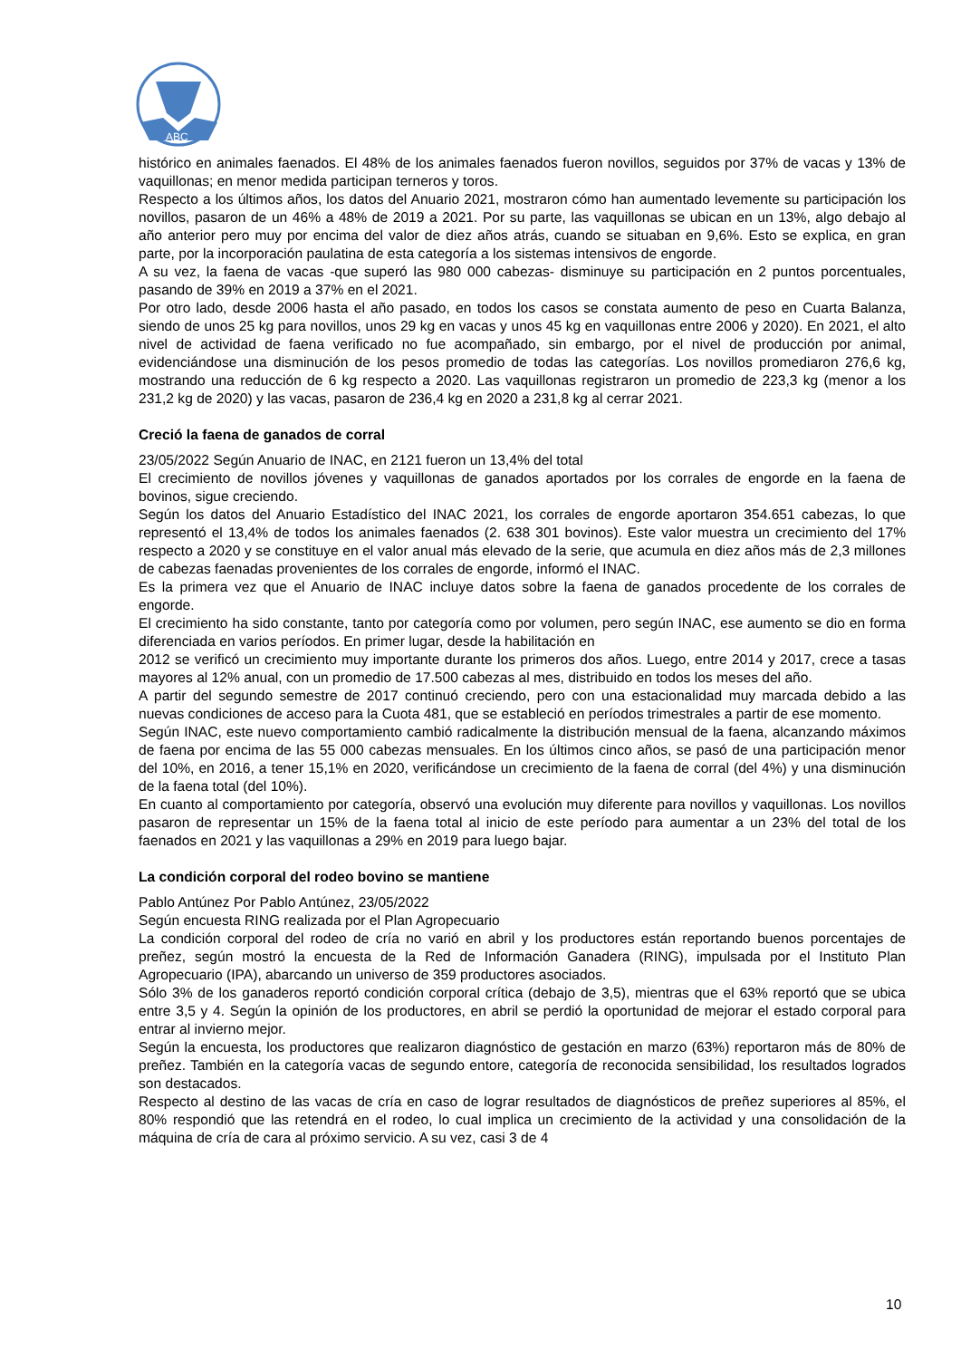ABC
histórico en animales faenados. El 48% de los animales faenados fueron novillos, seguidos por 37% de vacas y 13% de vaquillonas; en menor medida participan terneros y toros.
Respecto a los últimos años, los datos del Anuario 2021, mostraron cómo han aumentado levemente su participación los novillos, pasaron de un 46% a 48% de 2019 a 2021. Por su parte, las vaquillonas se ubican en un 13%, algo debajo al año anterior pero muy por encima del valor de diez años atrás, cuando se situaban en 9,6%. Esto se explica, en gran parte, por la incorporación paulatina de esta categoría a los sistemas intensivos de engorde.
A su vez, la faena de vacas -que superó las 980 000 cabezas- disminuye su participación en 2 puntos porcentuales, pasando de 39% en 2019 a 37% en el 2021.
Por otro lado, desde 2006 hasta el año pasado, en todos los casos se constata aumento de peso en Cuarta Balanza, siendo de unos 25 kg para novillos, unos 29 kg en vacas y unos 45 kg en vaquillonas entre 2006 y 2020). En 2021, el alto nivel de actividad de faena verificado no fue acompañado, sin embargo, por el nivel de producción por animal, evidenciándose una disminución de los pesos promedio de todas las categorías. Los novillos promediaron 276,6 kg, mostrando una reducción de 6 kg respecto a 2020. Las vaquillonas registraron un promedio de 223,3 kg (menor a los 231,2 kg de 2020) y las vacas, pasaron de 236,4 kg en 2020 a 231,8 kg al cerrar 2021.
Creció la faena de ganados de corral
23/05/2022 Según Anuario de INAC, en 2121 fueron un 13,4% del total
El crecimiento de novillos jóvenes y vaquillonas de ganados aportados por los corrales de engorde en la faena de bovinos, sigue creciendo.
Según los datos del Anuario Estadístico del INAC 2021, los corrales de engorde aportaron 354.651 cabezas, lo que representó el 13,4% de todos los animales faenados (2. 638 301 bovinos). Este valor muestra un crecimiento del 17% respecto a 2020 y se constituye en el valor anual más elevado de la serie, que acumula en diez años más de 2,3 millones de cabezas faenadas provenientes de los corrales de engorde, informó el INAC.
Es la primera vez que el Anuario de INAC incluye datos sobre la faena de ganados procedente de los corrales de engorde.
El crecimiento ha sido constante, tanto por categoría como por volumen, pero según INAC, ese aumento se dio en forma diferenciada en varios períodos. En primer lugar, desde la habilitación en
2012 se verificó un crecimiento muy importante durante los primeros dos años. Luego, entre 2014 y 2017, crece a tasas mayores al 12% anual, con un promedio de 17.500 cabezas al mes, distribuido en todos los meses del año.
A partir del segundo semestre de 2017 continuó creciendo, pero con una estacionalidad muy marcada debido a las nuevas condiciones de acceso para la Cuota 481, que se estableció en períodos trimestrales a partir de ese momento.
Según INAC, este nuevo comportamiento cambió radicalmente la distribución mensual de la faena, alcanzando máximos de faena por encima de las 55 000 cabezas mensuales. En los últimos cinco años, se pasó de una participación menor del 10%, en 2016, a tener 15,1% en 2020, verificándose un crecimiento de la faena de corral (del 4%) y una disminución de la faena total (del 10%).
En cuanto al comportamiento por categoría, observó una evolución muy diferente para novillos y vaquillonas. Los novillos pasaron de representar un 15% de la faena total al inicio de este período para aumentar a un 23% del total de los faenados en 2021 y las vaquillonas a 29% en 2019 para luego bajar.
La condición corporal del rodeo bovino se mantiene
Pablo Antúnez Por Pablo Antúnez, 23/05/2022
Según encuesta RING realizada por el Plan Agropecuario
La condición corporal del rodeo de cría no varió en abril y los productores están reportando buenos porcentajes de preñez, según mostró la encuesta de la Red de Información Ganadera (RING), impulsada por el Instituto Plan Agropecuario (IPA), abarcando un universo de 359 productores asociados.
Sólo 3% de los ganaderos reportó condición corporal crítica (debajo de 3,5), mientras que el 63% reportó que se ubica entre 3,5 y 4. Según la opinión de los productores, en abril se perdió la oportunidad de mejorar el estado corporal para entrar al invierno mejor.
Según la encuesta, los productores que realizaron diagnóstico de gestación en marzo (63%) reportaron más de 80% de preñez. También en la categoría vacas de segundo entore, categoría de reconocida sensibilidad, los resultados logrados son destacados.
Respecto al destino de las vacas de cría en caso de lograr resultados de diagnósticos de preñez superiores al 85%, el 80% respondió que las retendrá en el rodeo, lo cual implica un crecimiento de la actividad y una consolidación de la máquina de cría de cara al próximo servicio. A su vez, casi 3 de 4
10